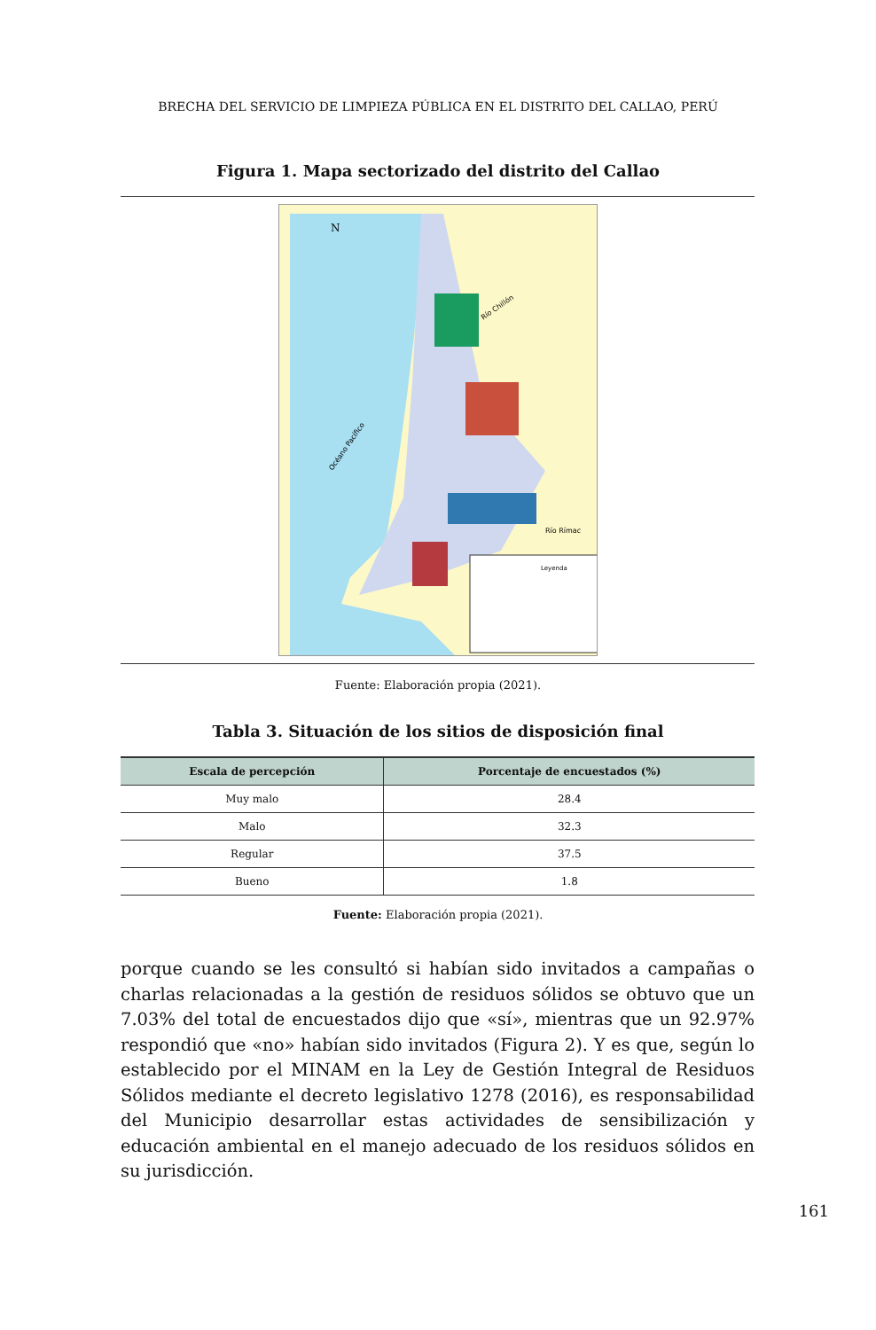BRECHA DEL SERVICIO DE LIMPIEZA PÚBLICA EN EL DISTRITO DEL CALLAO, PERÚ
Figura 1. Mapa sectorizado del distrito del Callao
Leyenda
Río Chillón
Río Rímac
Océano Pacífico
N
Fuente: Elaboración propia (2021).
Tabla 3. Situación de los sitios de disposición final
| Escala de percepción | Porcentaje de encuestados (%) |
| --- | --- |
| Muy malo | 28.4 |
| Malo | 32.3 |
| Regular | 37.5 |
| Bueno | 1.8 |
Fuente: Elaboración propia (2021).
porque cuando se les consultó si habían sido invitados a campañas o charlas relacionadas a la gestión de residuos sólidos se obtuvo que un 7.03% del total de encuestados dijo que «sí», mientras que un 92.97% respondió que «no» habían sido invitados (Figura 2). Y es que, según lo establecido por el MINAM en la Ley de Gestión Integral de Residuos Sólidos mediante el decreto legislativo 1278 (2016), es responsabilidad del Municipio desarrollar estas actividades de sensibilización y educación ambiental en el manejo adecuado de los residuos sólidos en su jurisdicción.
161